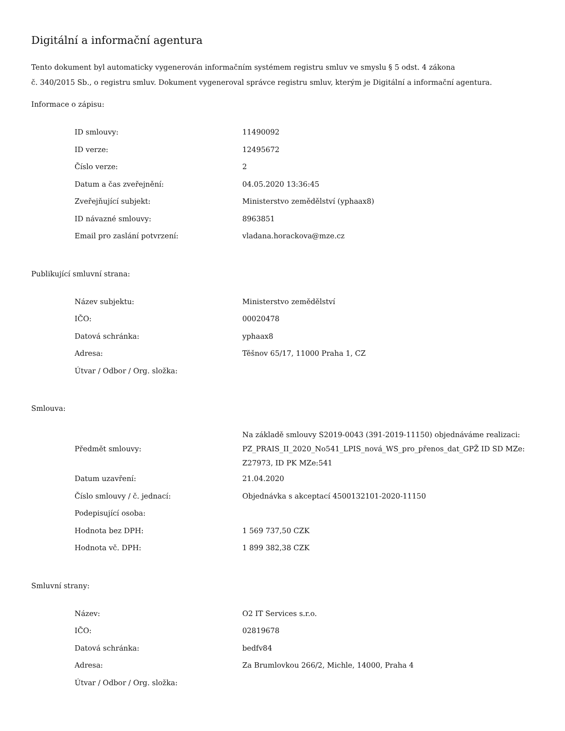Digitální a informační agentura
Tento dokument byl automaticky vygenerován informačním systémem registru smluv ve smyslu § 5 odst. 4 zákona
č. 340/2015 Sb., o registru smluv. Dokument vygeneroval správce registru smluv, kterým je Digitální a informační agentura.
Informace o zápisu:
| ID smlouvy: | 11490092 |
| ID verze: | 12495672 |
| Číslo verze: | 2 |
| Datum a čas zveřejnění: | 04.05.2020 13:36:45 |
| Zveřejňující subjekt: | Ministerstvo zemědělství (yphaax8) |
| ID návazné smlouvy: | 8963851 |
| Email pro zaslání potvrzení: | vladana.horackova@mze.cz |
Publikující smluvní strana:
| Název subjektu: | Ministerstvo zemědělství |
| IČO: | 00020478 |
| Datová schránka: | yphaax8 |
| Adresa: | Těšnov 65/17, 11000 Praha 1, CZ |
| Útvar / Odbor / Org. složka: | |
Smlouva:
| Předmět smlouvy: | Na základě smlouvy S2019-0043 (391-2019-11150) objednáváme realizaci: PZ_PRAIS_II_2020_No541_LPIS_nová_WS_pro_přenos_dat_GPŽ ID SD MZe: Z27973, ID PK MZe:541 |
| Datum uzavření: | 21.04.2020 |
| Číslo smlouvy / č. jednací: | Objednávka s akceptací 4500132101-2020-11150 |
| Podepisující osoba: | |
| Hodnota bez DPH: | 1 569 737,50 CZK |
| Hodnota vč. DPH: | 1 899 382,38 CZK |
Smluvní strany:
| Název: | O2 IT Services s.r.o. |
| IČO: | 02819678 |
| Datová schránka: | bedfv84 |
| Adresa: | Za Brumlovkou 266/2, Michle, 14000, Praha 4 |
| Útvar / Odbor / Org. složka: | |